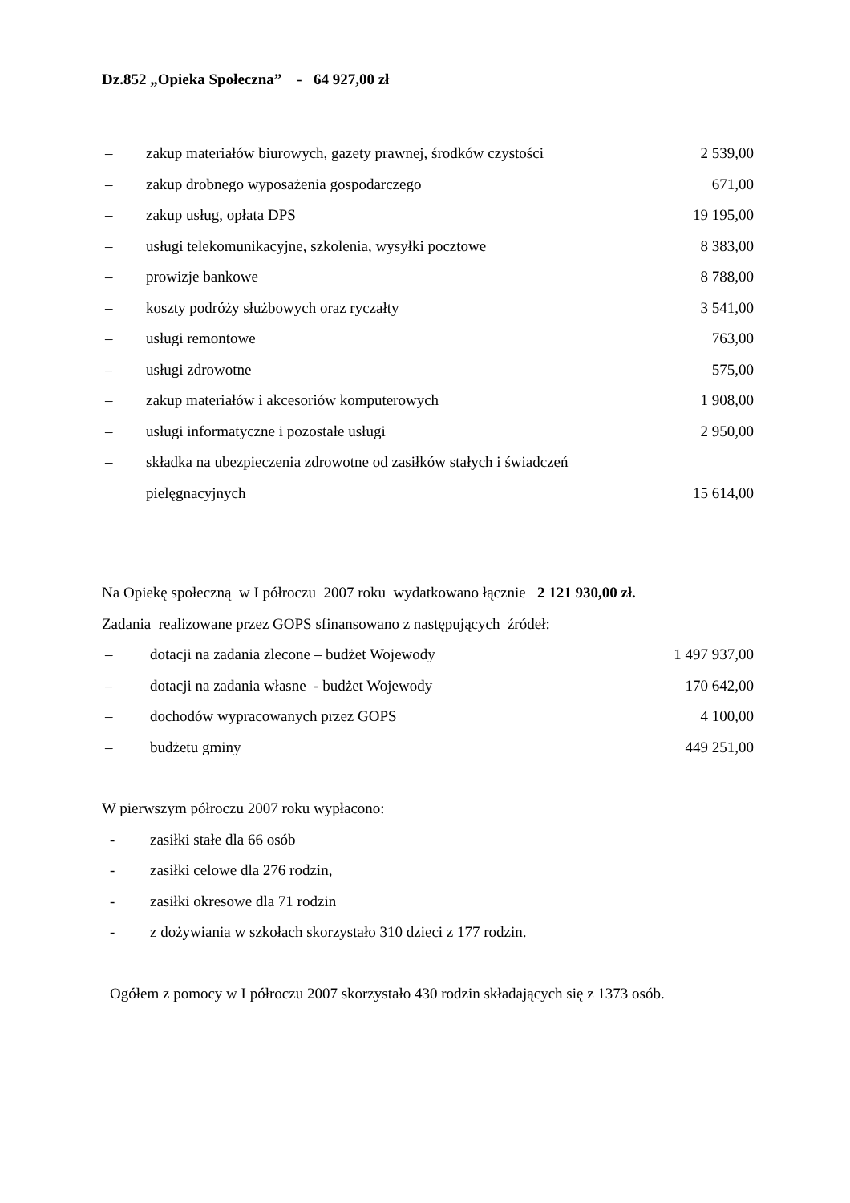Dz.852 „Opieka Społeczna” - 64 927,00 zł
– zakup materiałów biurowych, gazety prawnej, środków czystości 2 539,00
– zakup drobnego wyposażenia gospodarczego 671,00
– zakup usług, opłata DPS 19 195,00
– usługi telekomunikacyjne, szkolenia, wysyłki pocztowe 8 383,00
– prowizje bankowe 8 788,00
– koszty podróży służbowych oraz ryczałty 3 541,00
– usługi remontowe 763,00
– usługi zdrowotne 575,00
– zakup materiałów i akcesoriów komputerowych 1 908,00
– usługi informatyczne i pozostałe usługi 2 950,00
– składka na ubezpieczenia zdrowotne od zasiłków stałych i świadczeń
pielęgnacyjnych 15 614,00
Na Opiekę społeczną w I półroczu 2007 roku wydatkowano łącznie 2 121 930,00 zł.
Zadania realizowane przez GOPS sfinansowano z następujących źródeł:
– dotacji na zadania zlecone – budżet Wojewody 1 497 937,00
– dotacji na zadania własne - budżet Wojewody 170 642,00
– dochodów wypracowanych przez GOPS 4 100,00
– budżetu gminy 449 251,00
W pierwszym półroczu 2007 roku wypłacono:
- zasiłki stałe dla 66 osób
- zasiłki celowe dla 276 rodzin,
- zasiłki okresowe dla 71 rodzin
- z dożywiania w szkołach skorzystało 310 dzieci z 177 rodzin.
Ogółem z pomocy w I półroczu 2007 skorzystało 430 rodzin składających się z 1373 osób.